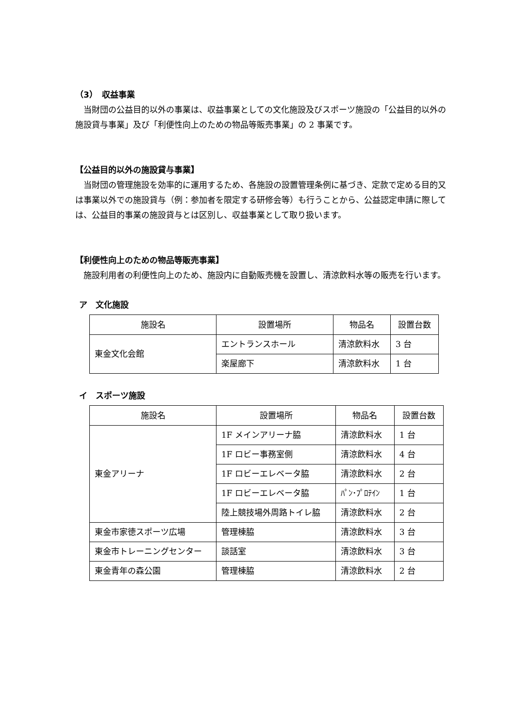（3）　収益事業
当財団の公益目的以外の事業は、収益事業としての文化施設及びスポーツ施設の「公益目的以外の施設貸与事業」及び「利便性向上のための物品等販売事業」の 2 事業です。
【公益目的以外の施設貸与事業】
当財団の管理施設を効率的に運用するため、各施設の設置管理条例に基づき、定款で定める目的又は事業以外での施設貸与（例：参加者を限定する研修会等）も行うことから、公益認定申請に際しては、公益目的事業の施設貸与とは区別し、収益事業として取り扱います。
【利便性向上のための物品等販売事業】
施設利用者の利便性向上のため、施設内に自動販売機を設置し、清涼飲料水等の販売を行います。
ア　文化施設
| 施設名 | 設置場所 | 物品名 | 設置台数 |
| --- | --- | --- | --- |
| 東金文化会館 | エントランスホール | 清涼飲料水 | 3 台 |
| | 楽屋廊下 | 清涼飲料水 | 1 台 |
イ　スポーツ施設
| 施設名 | 設置場所 | 物品名 | 設置台数 |
| --- | --- | --- | --- |
| 東金アリーナ | 1F メインアリーナ脇 | 清涼飲料水 | 1 台 |
| | 1F ロビー事務室側 | 清涼飲料水 | 4 台 |
| | 1F ロビーエレベータ脇 | 清涼飲料水 | 2 台 |
| | 1F ロビーエレベータ脇 | ﾊﾟﾝ･ﾌﾟﾛﾃｲﾝ | 1 台 |
| | 陸上競技場外周路トイレ脇 | 清涼飲料水 | 2 台 |
| 東金市家徳スポーツ広場 | 管理棟脇 | 清涼飲料水 | 3 台 |
| 東金市トレーニングセンター | 談話室 | 清涼飲料水 | 3 台 |
| 東金青年の森公園 | 管理棟脇 | 清涼飲料水 | 2 台 |